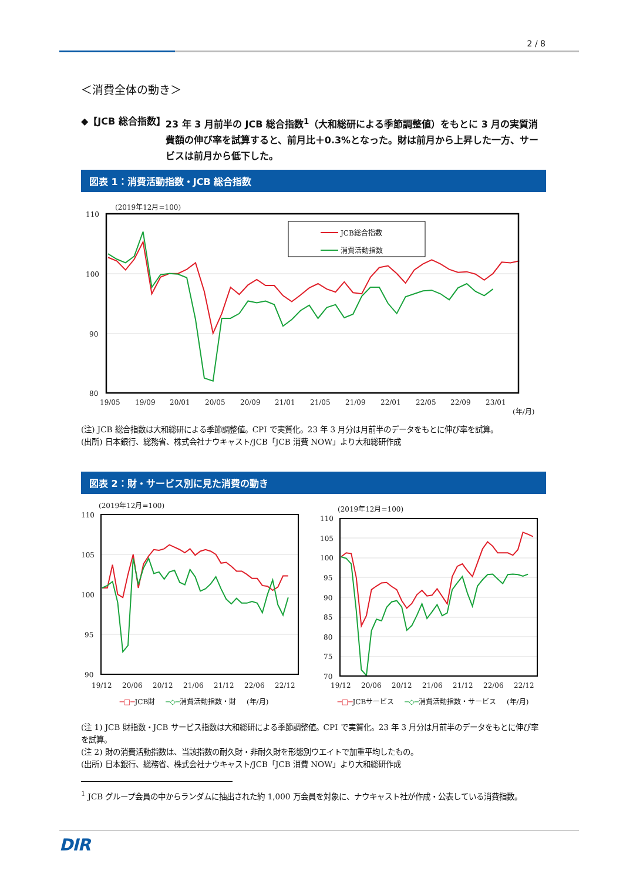2 / 8
＜消費全体の動き＞
◆【JCB 総合指数】 23 年 3 月前半の JCB 総合指数<sup>1</sup>（大和総研による季節調整値）をもとに 3 月の実質消費額の伸び率を試算すると、前月比＋0.3%となった。財は前月から上昇した一方、サービスは前月から低下した。
図表 1：消費活動指数・JCB 総合指数
(2019年12月=100)
110
100
90
80
JCB総合指数
消費活動指数
19/05
19/09
20/01
20/05
20/09
21/01
21/05
21/09
22/01
22/05
22/09
23/01
(年/月)
(注) JCB 総合指数は大和総研による季節調整値。CPI で実質化。23 年 3 月分は月前半のデータをもとに伸び率を試算。
(出所) 日本銀行、総務省、株式会社ナウキャスト/JCB「JCB 消費 NOW」より大和総研作成
図表 2：財・サービス別に見た消費の動き
(2019年12月=100)
110
105
100
95
90
19/12
20/06
20/12
21/06
21/12
22/06
22/12
─□─JCB財 ─◇─消費活動指数・財 (年/月)
(2019年12月=100)
110
105
100
95
90
85
80
75
70
19/12
20/06
20/12
21/06
21/12
22/06
22/12
─□─JCBサービス ─◇─消費活動指数・サービス (年/月)
(注 1) JCB 財指数・JCB サービス指数は大和総研による季節調整値。CPI で実質化。23 年 3 月分は月前半のデータをもとに伸び率を試算。
(注 2) 財の消費活動指数は、当該指数の耐久財・非耐久財を形態別ウエイトで加重平均したもの。
(出所) 日本銀行、総務省、株式会社ナウキャスト/JCB「JCB 消費 NOW」より大和総研作成
<sup>1</sup> JCB グループ会員の中からランダムに抽出された約 1,000 万会員を対象に、ナウキャスト社が作成・公表している消費指数。
DIR